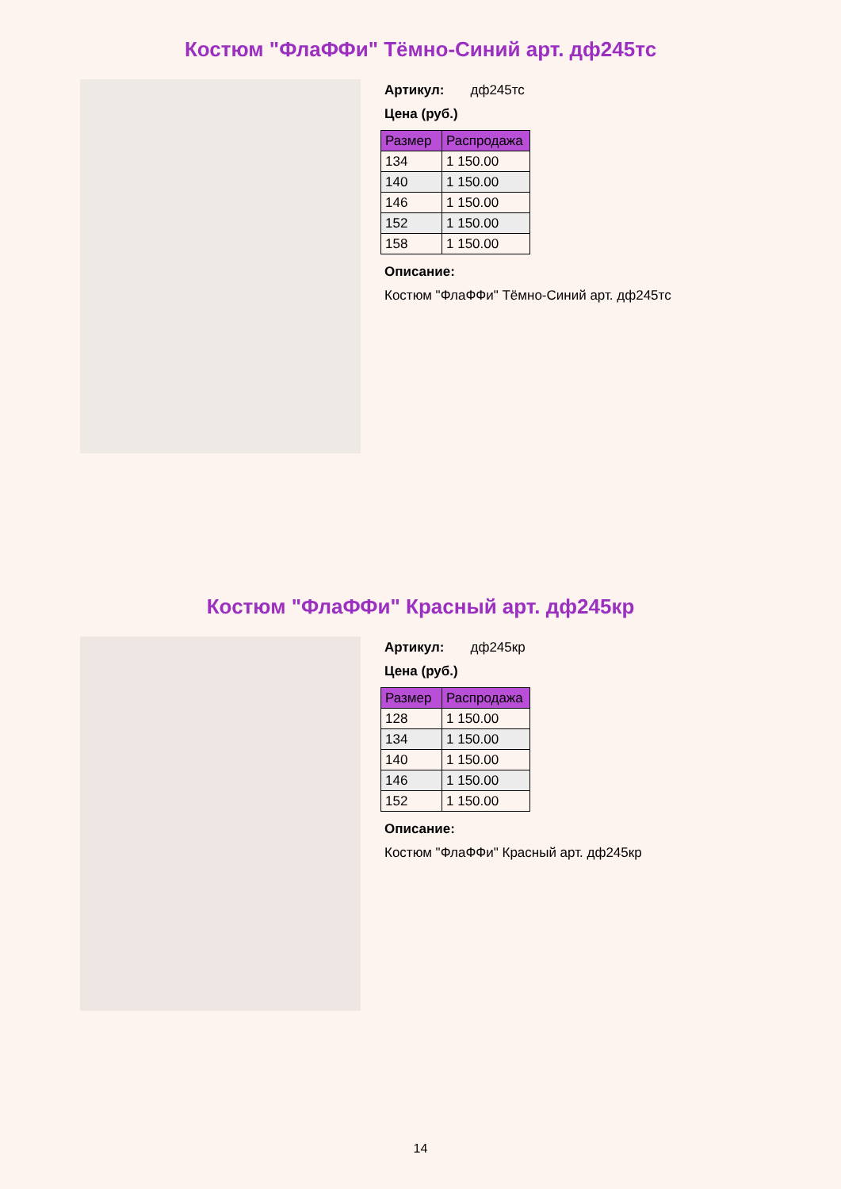Костюм "ФлаФФи" Тёмно-Синий арт. дф245тс
Артикул: дф245тс
Цена (руб.)
| Размер | Распродажа |
| --- | --- |
| 134 | 1 150.00 |
| 140 | 1 150.00 |
| 146 | 1 150.00 |
| 152 | 1 150.00 |
| 158 | 1 150.00 |
Описание:
Костюм "ФлаФФи" Тёмно-Синий арт. дф245тс
Костюм "ФлаФФи" Красный арт. дф245кр
Артикул: дф245кр
Цена (руб.)
| Размер | Распродажа |
| --- | --- |
| 128 | 1 150.00 |
| 134 | 1 150.00 |
| 140 | 1 150.00 |
| 146 | 1 150.00 |
| 152 | 1 150.00 |
Описание:
Костюм "ФлаФФи" Красный арт. дф245кр
14